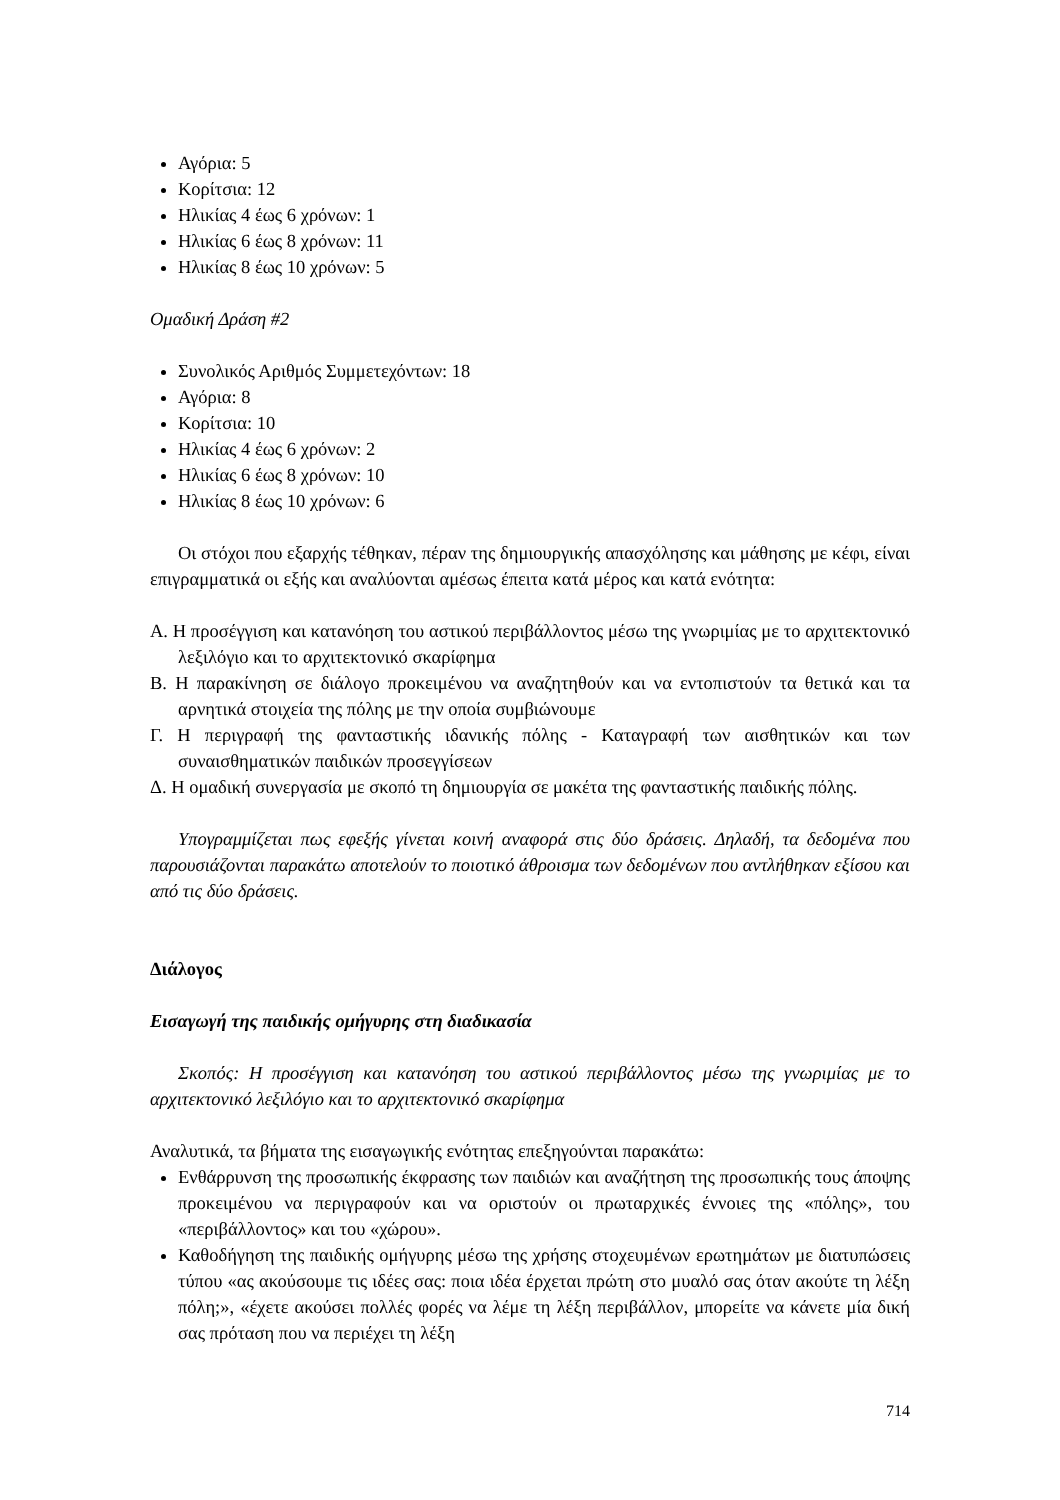Αγόρια: 5
Κορίτσια: 12
Ηλικίας 4 έως 6 χρόνων: 1
Ηλικίας 6 έως 8 χρόνων: 11
Ηλικίας 8 έως 10 χρόνων: 5
Ομαδική Δράση #2
Συνολικός Αριθμός Συμμετεχόντων: 18
Αγόρια: 8
Κορίτσια: 10
Ηλικίας 4 έως 6 χρόνων: 2
Ηλικίας 6 έως 8 χρόνων: 10
Ηλικίας 8 έως 10 χρόνων: 6
Οι στόχοι που εξαρχής τέθηκαν, πέραν της δημιουργικής απασχόλησης και μάθησης με κέφι, είναι επιγραμματικά οι εξής και αναλύονται αμέσως έπειτα κατά μέρος και κατά ενότητα:
Α. Η προσέγγιση και κατανόηση του αστικού περιβάλλοντος μέσω της γνωριμίας με το αρχιτεκτονικό λεξιλόγιο και το αρχιτεκτονικό σκαρίφημα
Β. Η παρακίνηση σε διάλογο προκειμένου να αναζητηθούν και να εντοπιστούν τα θετικά και τα αρνητικά στοιχεία της πόλης με την οποία συμβιώνουμε
Γ. Η περιγραφή της φανταστικής ιδανικής πόλης - Καταγραφή των αισθητικών και των συναισθηματικών παιδικών προσεγγίσεων
Δ. Η ομαδική συνεργασία με σκοπό τη δημιουργία σε μακέτα της φανταστικής παιδικής πόλης.
Υπογραμμίζεται πως εφεξής γίνεται κοινή αναφορά στις δύο δράσεις. Δηλαδή, τα δεδομένα που παρουσιάζονται παρακάτω αποτελούν το ποιοτικό άθροισμα των δεδομένων που αντλήθηκαν εξίσου και από τις δύο δράσεις.
Διάλογος
Εισαγωγή της παιδικής ομήγυρης στη διαδικασία
Σκοπός: Η προσέγγιση και κατανόηση του αστικού περιβάλλοντος μέσω της γνωριμίας με το αρχιτεκτονικό λεξιλόγιο και το αρχιτεκτονικό σκαρίφημα
Αναλυτικά, τα βήματα της εισαγωγικής ενότητας επεξηγούνται παρακάτω:
Ενθάρρυνση της προσωπικής έκφρασης των παιδιών και αναζήτηση της προσωπικής τους άποψης προκειμένου να περιγραφούν και να οριστούν οι πρωταρχικές έννοιες της «πόλης», του «περιβάλλοντος» και του «χώρου».
Καθοδήγηση της παιδικής ομήγυρης μέσω της χρήσης στοχευμένων ερωτημάτων με διατυπώσεις τύπου «ας ακούσουμε τις ιδέες σας: ποια ιδέα έρχεται πρώτη στο μυαλό σας όταν ακούτε τη λέξη πόλη;», «έχετε ακούσει πολλές φορές να λέμε τη λέξη περιβάλλον, μπορείτε να κάνετε μία δική σας πρόταση που να περιέχει τη λέξη
714